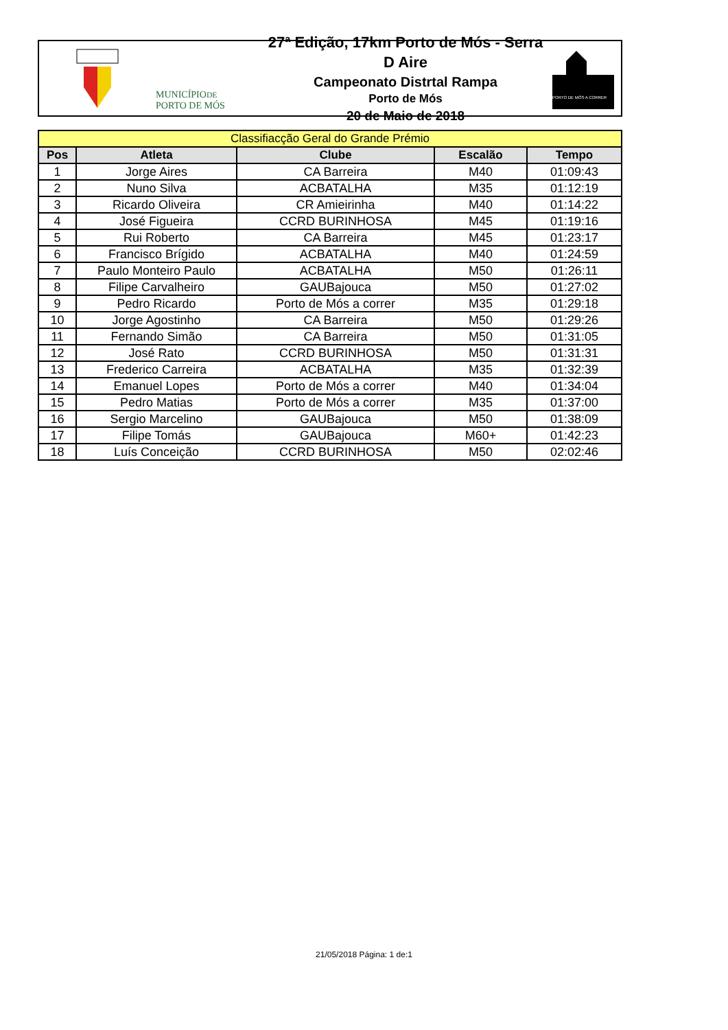MUNICÍPIODE
PORTO DE MÓS
27ª Edição, 17km Porto de Mós - Serra D Aire
Campeonato Distrtal Rampa
Porto de Mós
20 de Maio de 2018
PORTO DE MÓS A CORRER
| Classifiacção Geral do Grande Prémio | | | | |
| --- | --- | --- | --- | --- |
| Pos | Atleta | Clube | Escalão | Tempo |
| 1 | Jorge Aires | CA Barreira | M40 | 01:09:43 |
| 2 | Nuno Silva | ACBATALHA | M35 | 01:12:19 |
| 3 | Ricardo Oliveira | CR Amieirinha | M40 | 01:14:22 |
| 4 | José Figueira | CCRD BURINHOSA | M45 | 01:19:16 |
| 5 | Rui Roberto | CA Barreira | M45 | 01:23:17 |
| 6 | Francisco Brígido | ACBATALHA | M40 | 01:24:59 |
| 7 | Paulo Monteiro Paulo | ACBATALHA | M50 | 01:26:11 |
| 8 | Filipe Carvalheiro | GAUBajouca | M50 | 01:27:02 |
| 9 | Pedro Ricardo | Porto de Mós a correr | M35 | 01:29:18 |
| 10 | Jorge Agostinho | CA Barreira | M50 | 01:29:26 |
| 11 | Fernando Simão | CA Barreira | M50 | 01:31:05 |
| 12 | José Rato | CCRD BURINHOSA | M50 | 01:31:31 |
| 13 | Frederico Carreira | ACBATALHA | M35 | 01:32:39 |
| 14 | Emanuel Lopes | Porto de Mós a correr | M40 | 01:34:04 |
| 15 | Pedro Matias | Porto de Mós a correr | M35 | 01:37:00 |
| 16 | Sergio Marcelino | GAUBajouca | M50 | 01:38:09 |
| 17 | Filipe Tomás | GAUBajouca | M60+ | 01:42:23 |
| 18 | Luís Conceição | CCRD BURINHOSA | M50 | 02:02:46 |
21/05/2018 Página: 1 de:1